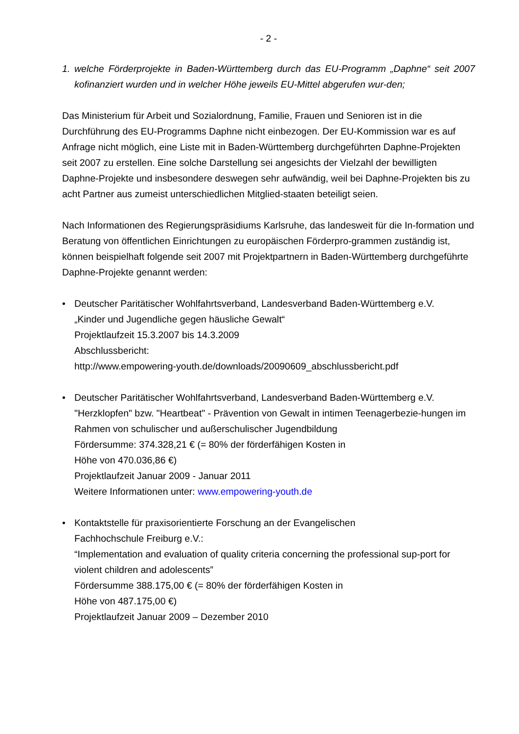- 2 -
1. welche Förderprojekte in Baden-Württemberg durch das EU-Programm „Daphne“ seit 2007 kofinanziert wurden und in welcher Höhe jeweils EU-Mittel abgerufen wur-den;
Das Ministerium für Arbeit und Sozialordnung, Familie, Frauen und Senioren ist in die Durchführung des EU-Programms Daphne nicht einbezogen. Der EU-Kommission war es auf Anfrage nicht möglich, eine Liste mit in Baden-Württemberg durchgeführten Daphne-Projekten seit 2007 zu erstellen. Eine solche Darstellung sei angesichts der Vielzahl der bewilligten Daphne-Projekte und insbesondere deswegen sehr aufwändig, weil bei Daphne-Projekten bis zu acht Partner aus zumeist unterschiedlichen Mitglied-staaten beteiligt seien.
Nach Informationen des Regierungspräsidiums Karlsruhe, das landesweit für die In-formation und Beratung von öffentlichen Einrichtungen zu europäischen Förderpro-grammen zuständig ist, können beispielhaft folgende seit 2007 mit Projektpartnern in Baden-Württemberg durchgeführte Daphne-Projekte genannt werden:
• Deutscher Paritätischer Wohlfahrtsverband, Landesverband Baden-Württemberg e.V.
„Kinder und Jugendliche gegen häusliche Gewalt“
Projektlaufzeit 15.3.2007 bis 14.3.2009
Abschlussbericht:
http://www.empowering-youth.de/downloads/20090609_abschlussbericht.pdf
• Deutscher Paritätischer Wohlfahrtsverband, Landesverband Baden-Württemberg e.V.
"Herzklopfen" bzw. "Heartbeat" - Prävention von Gewalt in intimen Teenagerbezie-hungen im Rahmen von schulischer und außerschulischer Jugendbildung
Fördersumme: 374.328,21 € (= 80% der förderfähigen Kosten in
Höhe von 470.036,86 €)
Projektlaufzeit Januar 2009 - Januar 2011
Weitere Informationen unter: www.empowering-youth.de
• Kontaktstelle für praxisorientierte Forschung an der Evangelischen
Fachhochschule Freiburg e.V.:
“Implementation and evaluation of quality criteria concerning the professional sup-port for violent children and adolescents”
Fördersumme 388.175,00 € (= 80% der förderfähigen Kosten in
Höhe von 487.175,00 €)
Projektlaufzeit Januar 2009 – Dezember 2010